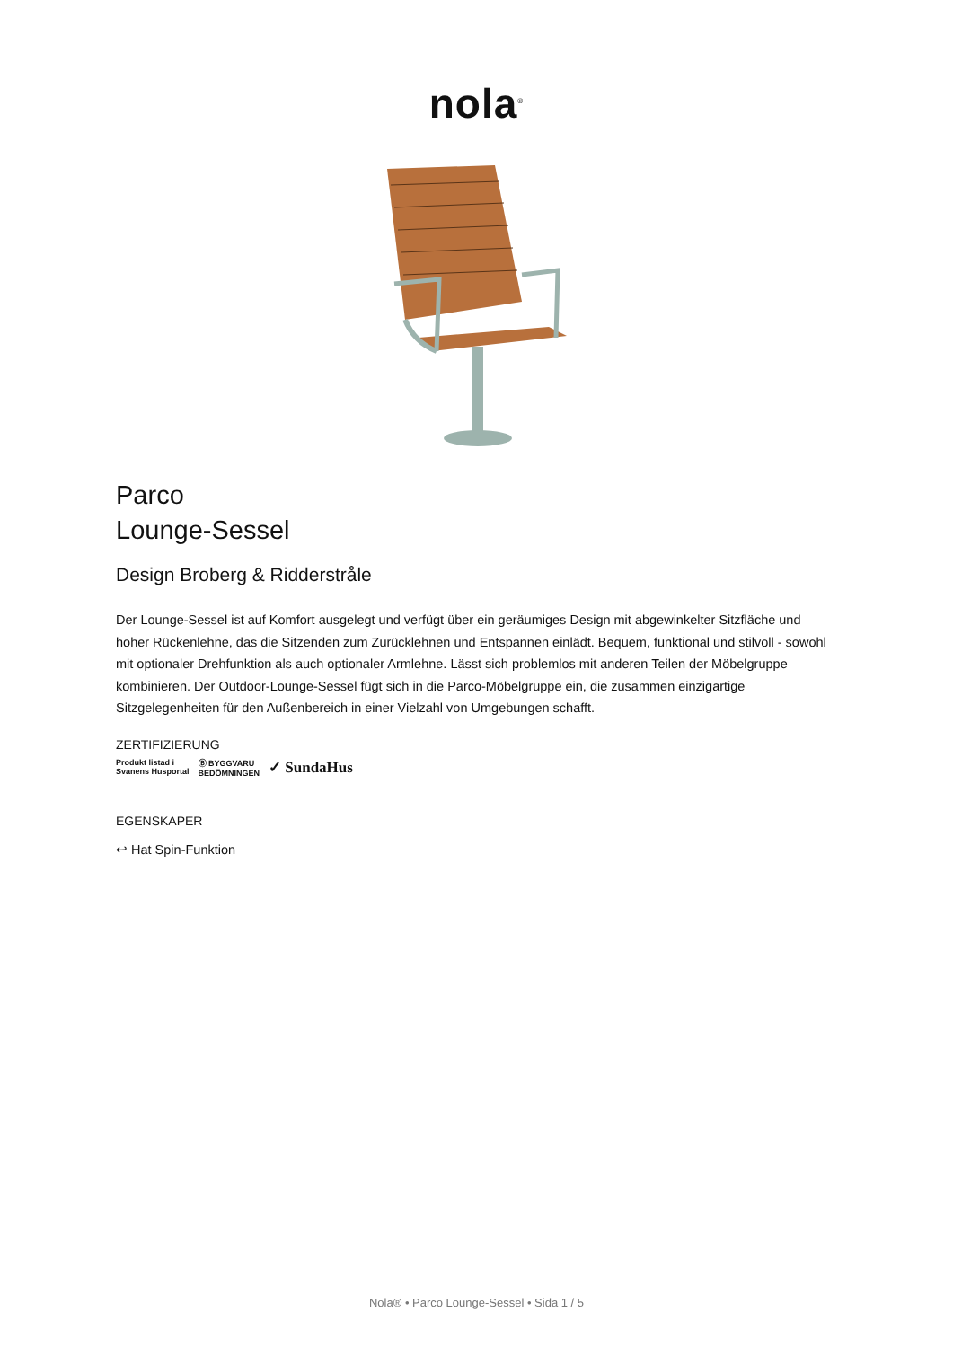nola<sup>®</sup>
Parco
Lounge-Sessel
Design Broberg & Ridderstråle
Der Lounge-Sessel ist auf Komfort ausgelegt und verfügt über ein geräumiges Design mit abgewinkelter Sitzfläche und hoher Rückenlehne, das die Sitzenden zum Zurücklehnen und Entspannen einlädt. Bequem, funktional und stilvoll - sowohl mit optionaler Drehfunktion als auch optionaler Armlehne. Lässt sich problemlos mit anderen Teilen der Möbelgruppe kombinieren. Der Outdoor-Lounge-Sessel fügt sich in die Parco-Möbelgruppe ein, die zusammen einzigartige Sitzgelegenheiten für den Außenbereich in einer Vielzahl von Umgebungen schafft.
ZERTIFIZIERUNG
Produkt listad i
Svanens Husportal Ⓑ BYGGVARU
BEDÖMNINGEN ✓ SundaHus
EGENSKAPER
↩ Hat Spin-Funktion
Nola® • Parco Lounge-Sessel • Sida 1 / 5